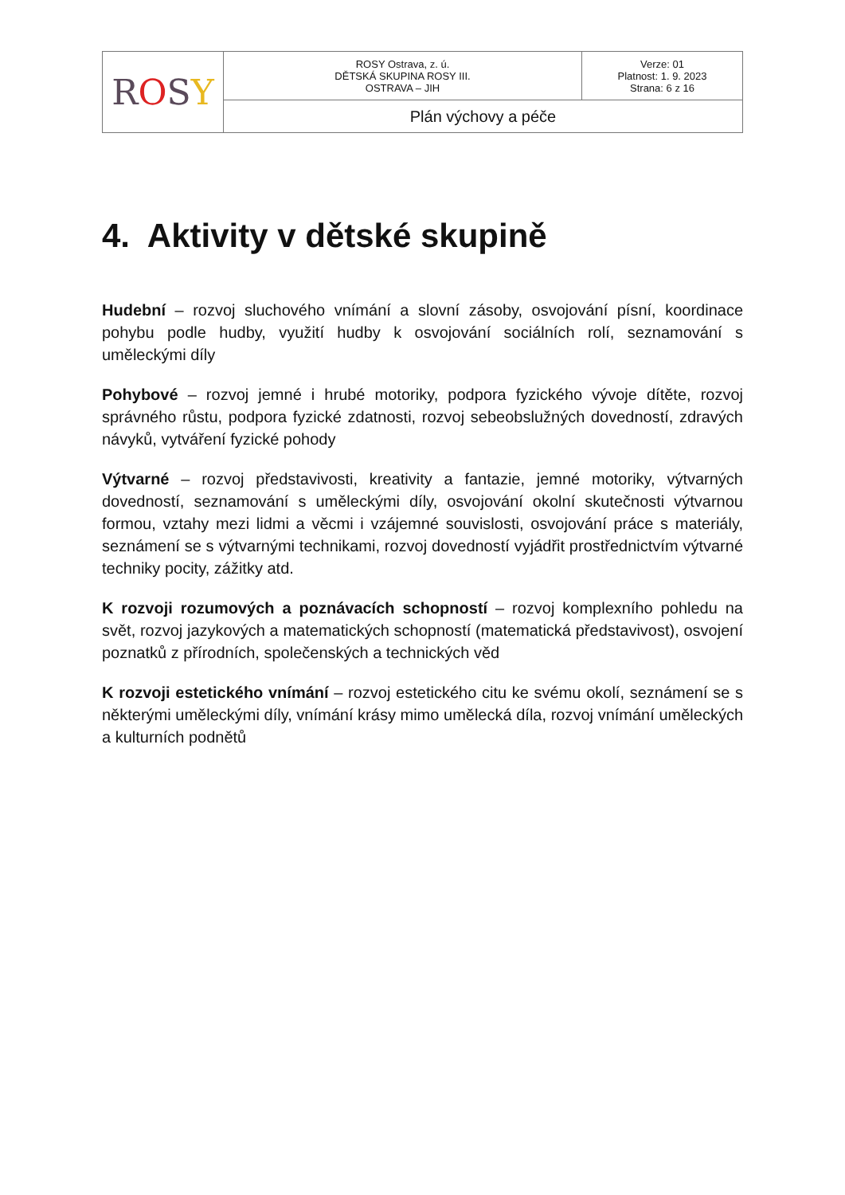| R O S Y | ROSY Ostrava, z. ú. DĚTSKÁ SKUPINA ROSY III. OSTRAVA – JIH | Verze: 01 Platnost: 1. 9. 2023 Strana: 6 z 16 |
| | Plán výchovy a péče | |
4. Aktivity v dětské skupině
Hudební – rozvoj sluchového vnímání a slovní zásoby, osvojování písní, koordinace pohybu podle hudby, využití hudby k osvojování sociálních rolí, seznamování s uměleckými díly
Pohybové – rozvoj jemné i hrubé motoriky, podpora fyzického vývoje dítěte, rozvoj správného růstu, podpora fyzické zdatnosti, rozvoj sebeobslužných dovedností, zdravých návyků, vytváření fyzické pohody
Výtvarné – rozvoj představivosti, kreativity a fantazie, jemné motoriky, výtvarných dovedností, seznamování s uměleckými díly, osvojování okolní skutečnosti výtvarnou formou, vztahy mezi lidmi a věcmi i vzájemné souvislosti, osvojování práce s materiály, seznámení se s výtvarnými technikami, rozvoj dovedností vyjádřit prostřednictvím výtvarné techniky pocity, zážitky atd.
K rozvoji rozumových a poznávacích schopností – rozvoj komplexního pohledu na svět, rozvoj jazykových a matematických schopností (matematická představivost), osvojení poznatků z přírodních, společenských a technických věd
K rozvoji estetického vnímání – rozvoj estetického citu ke svému okolí, seznámení se s některými uměleckými díly, vnímání krásy mimo umělecká díla, rozvoj vnímání uměleckých a kulturních podnětů